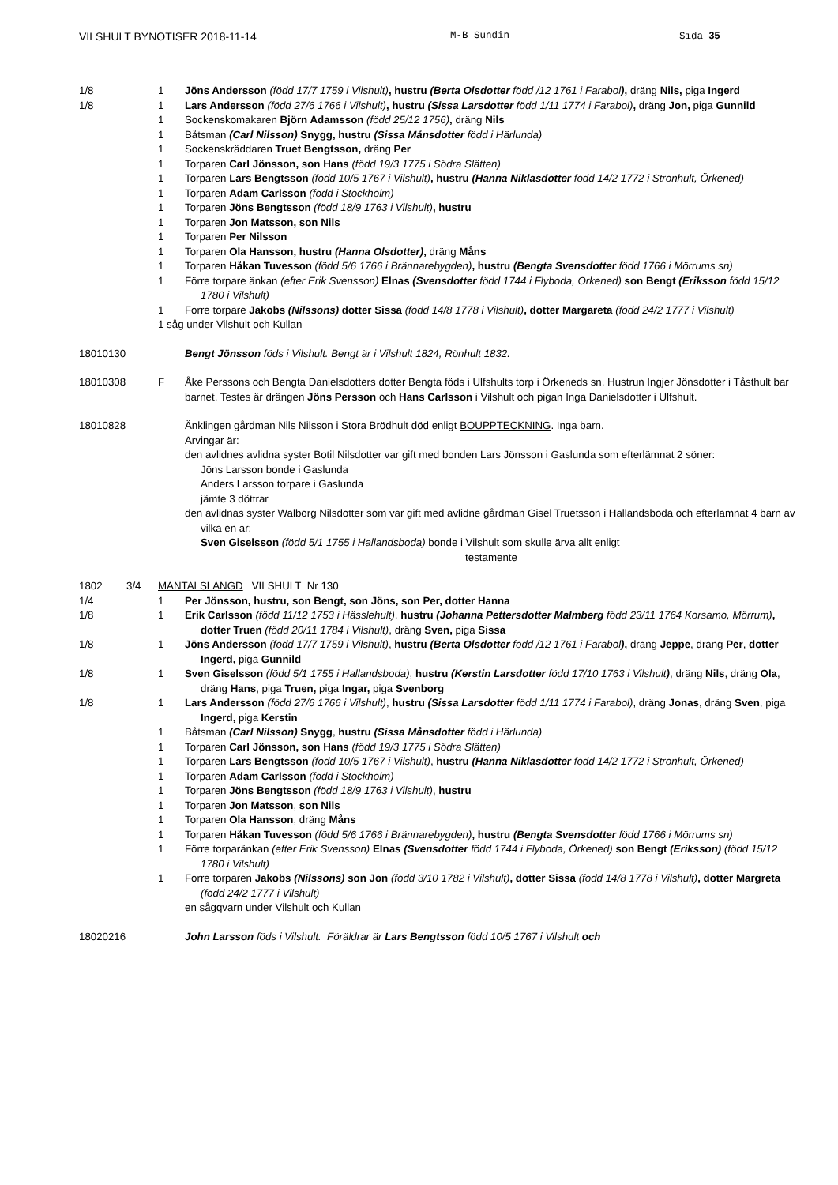VILSHULT BYNOTISER 2018-11-14 M-B Sundin Sida 35
1/8 1 Jöns Andersson (född 17/7 1759 i Vilshult), hustru (Berta Olsdotter född /12 1761 i Farabol), dräng Nils, piga Ingerd
1/8 1 Lars Andersson (född 27/6 1766 i Vilshult), hustru (Sissa Larsdotter född 1/11 1774 i Farabol), dräng Jon, piga Gunnild
1 Sockenskomakaren Björn Adamsson (född 25/12 1756), dräng Nils
1 Båtsman (Carl Nilsson) Snygg, hustru (Sissa Månsdotter född i Härlunda)
1 Sockenskräddaren Truet Bengtsson, dräng Per
1 Torparen Carl Jönsson, son Hans (född 19/3 1775 i Södra Slätten)
1 Torparen Lars Bengtsson (född 10/5 1767 i Vilshult), hustru (Hanna Niklasdotter född 14/2 1772 i Strönhult, Örkened)
1 Torparen Adam Carlsson (född i Stockholm)
1 Torparen Jöns Bengtsson (född 18/9 1763 i Vilshult), hustru
1 Torparen Jon Matsson, son Nils
1 Torparen Per Nilsson
1 Torparen Ola Hansson, hustru (Hanna Olsdotter), dräng Måns
1 Torparen Håkan Tuvesson (född 5/6 1766 i Brännarebygden), hustru (Bengta Svensdotter född 1766 i Mörrums sn)
1 Förre torpare änkan (efter Erik Svensson) Elnas (Svensdotter född 1744 i Flyboda, Örkened) son Bengt (Eriksson född 15/12 1780 i Vilshult)
1 Förre torpare Jakobs (Nilssons) dotter Sissa (född 14/8 1778 i Vilshult), dotter Margareta (född 24/2 1777 i Vilshult)
1 såg under Vilshult och Kullan
18010130 Bengt Jönsson föds i Vilshult. Bengt är i Vilshult 1824, Rönhult 1832.
18010308 F Åke Perssons och Bengta Danielsdotters dotter Bengta föds i Ulfshults torp i Örkeneds sn. Hustrun Ingjer Jönsdotter i Tåsthult bar barnet. Testes är drängen Jöns Persson och Hans Carlsson i Vilshult och pigan Inga Danielsdotter i Ulfshult.
18010828 Änklingen gårdman Nils Nilsson i Stora Brödhult död enligt BOUPPTECKNING. Inga barn.
Arvingar är:
den avlidnes avlidna syster Botil Nilsdotter var gift med bonden Lars Jönsson i Gaslunda som efterlämnat 2 söner:
Jöns Larsson bonde i Gaslunda
Anders Larsson torpare i Gaslunda
jämte 3 döttrar
den avlidnas syster Walborg Nilsdotter som var gift med avlidne gårdman Gisel Truetsson i Hallandsboda och efterlämnat 4 barn av vilka en är:
Sven Giselsson (född 5/1 1755 i Hallandsboda) bonde i Vilshult som skulle ärva allt enligt
testamente
1802 3/4 MANTALSLÄNGD VILSHULT Nr 130
1/4 1 Per Jönsson, hustru, son Bengt, son Jöns, son Per, dotter Hanna
1/8 1 Erik Carlsson (född 11/12 1753 i Hässlehult), hustru (Johanna Pettersdotter Malmberg född 23/11 1764 Korsamo, Mörrum), dotter Truen (född 20/11 1784 i Vilshult), dräng Sven, piga Sissa
1/8 1 Jöns Andersson (född 17/7 1759 i Vilshult), hustru (Berta Olsdotter född /12 1761 i Farabol), dräng Jeppe, dräng Per, dotter Ingerd, piga Gunnild
1/8 1 Sven Giselsson (född 5/1 1755 i Hallandsboda), hustru (Kerstin Larsdotter född 17/10 1763 i Vilshult), dräng Nils, dräng Ola, dräng Hans, piga Truen, piga Ingar, piga Svenborg
1/8 1 Lars Andersson (född 27/6 1766 i Vilshult), hustru (Sissa Larsdotter född 1/11 1774 i Farabol), dräng Jonas, dräng Sven, piga Ingerd, piga Kerstin
1 Båtsman (Carl Nilsson) Snygg, hustru (Sissa Månsdotter född i Härlunda)
1 Torparen Carl Jönsson, son Hans (född 19/3 1775 i Södra Slätten)
1 Torparen Lars Bengtsson (född 10/5 1767 i Vilshult), hustru (Hanna Niklasdotter född 14/2 1772 i Strönhult, Örkened)
1 Torparen Adam Carlsson (född i Stockholm)
1 Torparen Jöns Bengtsson (född 18/9 1763 i Vilshult), hustru
1 Torparen Jon Matsson, son Nils
1 Torparen Ola Hansson, dräng Måns
1 Torparen Håkan Tuvesson (född 5/6 1766 i Brännarebygden), hustru (Bengta Svensdotter född 1766 i Mörrums sn)
1 Förre torparänkan (efter Erik Svensson) Elnas (Svensdotter född 1744 i Flyboda, Örkened) son Bengt (Eriksson) (född 15/12 1780 i Vilshult)
1 Förre torparen Jakobs (Nilssons) son Jon (född 3/10 1782 i Vilshult), dotter Sissa (född 14/8 1778 i Vilshult), dotter Margreta (född 24/2 1777 i Vilshult)
en sågqvarn under Vilshult och Kullan
18020216 John Larsson föds i Vilshult. Föräldrar är Lars Bengtsson född 10/5 1767 i Vilshult och